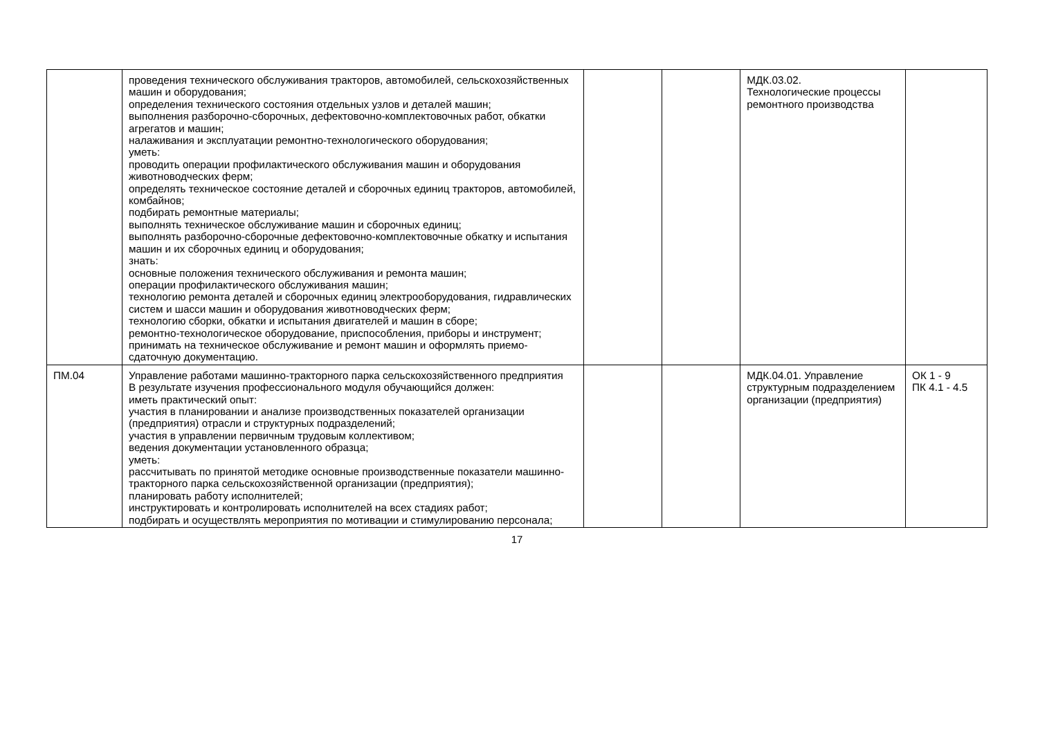| | проведения технического обслуживания тракторов, автомобилей, сельскохозяйственных машин и оборудования; определения технического состояния отдельных узлов и деталей машин; выполнения разборочно-сборочных, дефектовочно-комплектовочных работ, обкатки агрегатов и машин; налаживания и эксплуатации ремонтно-технологического оборудования; уметь: проводить операции профилактического обслуживания машин и оборудования животноводческих ферм; определять техническое состояние деталей и сборочных единиц тракторов, автомобилей, комбайнов; подбирать ремонтные материалы; выполнять техническое обслуживание машин и сборочных единиц; выполнять разборочно-сборочные дефектовочно-комплектовочные обкатку и испытания машин и их сборочных единиц и оборудования; знать: основные положения технического обслуживания и ремонта машин; операции профилактического обслуживания машин; технологию ремонта деталей и сборочных единиц электрооборудования, гидравлических систем и шасси машин и оборудования животноводческих ферм; технологию сборки, обкатки и испытания двигателей и машин в сборе; ремонтно-технологическое оборудование, приспособления, приборы и инструмент; принимать на техническое обслуживание и ремонт машин и оформлять приемо-сдаточную документацию. | | | МДК.03.02. Технологические процессы ремонтного производства | |
| ПМ.04 | Управление работами машинно-тракторного парка сельскохозяйственного предприятия В результате изучения профессионального модуля обучающийся должен: иметь практический опыт: участия в планировании и анализе производственных показателей организации (предприятия) отрасли и структурных подразделений; участия в управлении первичным трудовым коллективом; ведения документации установленного образца; уметь: рассчитывать по принятой методике основные производственные показатели машинно-тракторного парка сельскохозяйственной организации (предприятия); планировать работу исполнителей; инструктировать и контролировать исполнителей на всех стадиях работ; подбирать и осуществлять мероприятия по мотивации и стимулированию персонала; | | | МДК.04.01. Управление структурным подразделением организации (предприятия) | ОК 1 - 9 ПК 4.1 - 4.5 |
17